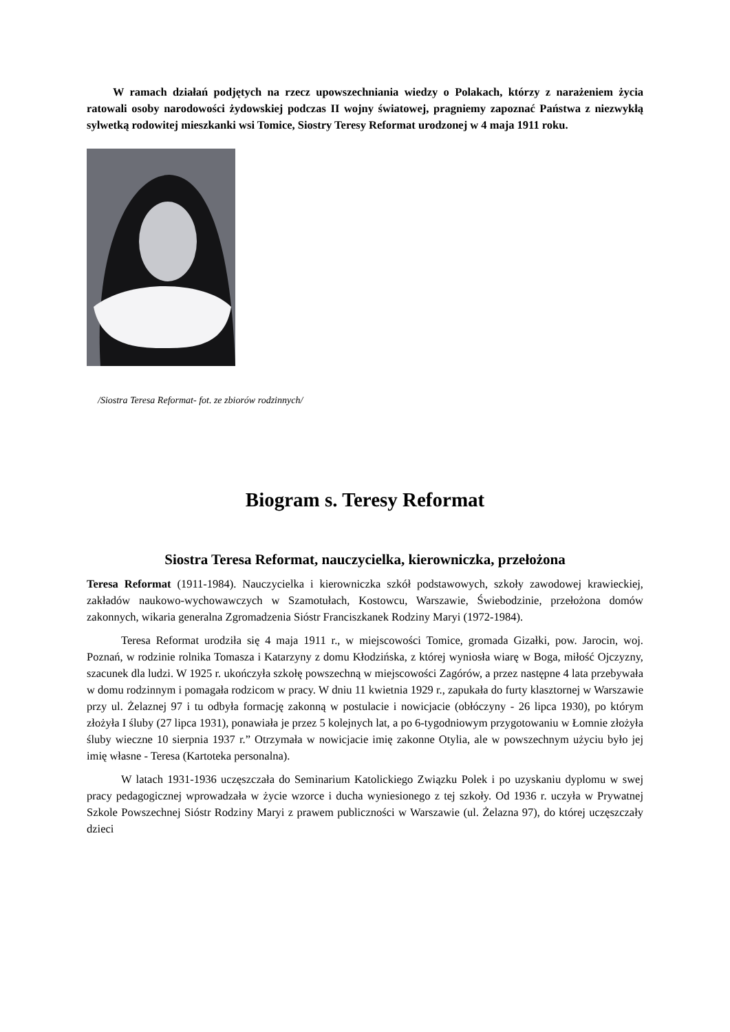W ramach działań podjętych na rzecz upowszechniania wiedzy o Polakach, którzy z narażeniem życia ratowali osoby narodowości żydowskiej podczas II wojny światowej, pragniemy zapoznać Państwa z niezwykłą sylwetką rodowitej mieszkanki wsi Tomice, Siostry Teresy Reformat urodzonej w 4 maja 1911 roku.
/Siostra Teresa Reformat- fot. ze zbiorów rodzinnych/
Biogram s. Teresy Reformat
Siostra Teresa Reformat, nauczycielka, kierowniczka, przełożona
Teresa Reformat (1911-1984). Nauczycielka i kierowniczka szkół podstawowych, szkoły zawodowej krawieckiej, zakładów naukowo-wychowawczych w Szamotułach, Kostowcu, Warszawie, Świebodzinie, przełożona domów zakonnych, wikaria generalna Zgromadzenia Sióstr Franciszkanek Rodziny Maryi (1972-1984).
Teresa Reformat urodziła się 4 maja 1911 r., w miejscowości Tomice, gromada Gizałki, pow. Jarocin, woj. Poznań, w rodzinie rolnika Tomasza i Katarzyny z domu Kłodzińska, z której wyniosła wiarę w Boga, miłość Ojczyzny, szacunek dla ludzi. W 1925 r. ukończyła szkołę powszechną w miejscowości Zagórów, a przez następne 4 lata przebywała w domu rodzinnym i pomagała rodzicom w pracy. W dniu 11 kwietnia 1929 r., zapukała do furty klasztornej w Warszawie przy ul. Żelaznej 97 i tu odbyła formację zakonną w postulacie i nowicjacie (obłóczyny - 26 lipca 1930), po którym złożyła I śluby (27 lipca 1931), ponawiała je przez 5 kolejnych lat, a po 6-tygodniowym przygotowaniu w Łomnie złożyła śluby wieczne 10 sierpnia 1937 r.” Otrzymała w nowicjacie imię zakonne Otylia, ale w powszechnym użyciu było jej imię własne - Teresa (Kartoteka personalna).
W latach 1931-1936 uczęszczała do Seminarium Katolickiego Związku Polek i po uzyskaniu dyplomu w swej pracy pedagogicznej wprowadzała w życie wzorce i ducha wyniesionego z tej szkoły. Od 1936 r. uczyła w Prywatnej Szkole Powszechnej Sióstr Rodziny Maryi z prawem publiczności w Warszawie (ul. Żelazna 97), do której uczęszczały dzieci